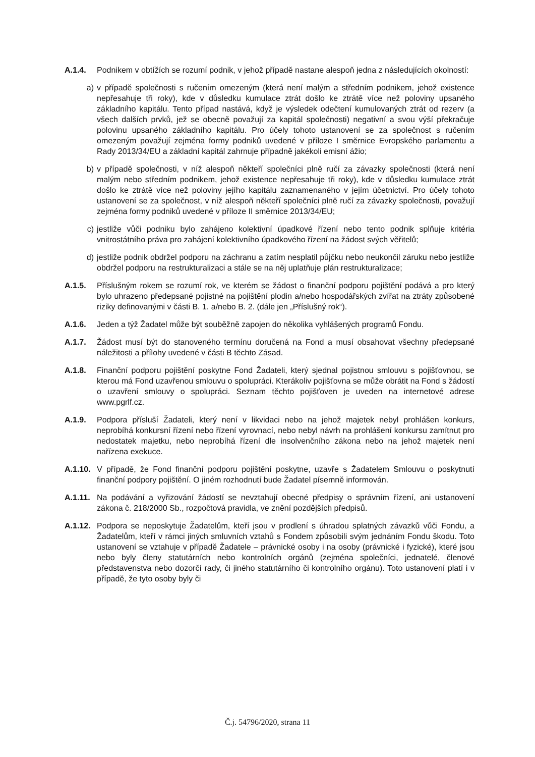A.1.4. Podnikem v obtížích se rozumí podnik, v jehož případě nastane alespoň jedna z následujících okolností:
a) v případě společnosti s ručením omezeným (která není malým a středním podnikem, jehož existence nepřesahuje tři roky), kde v důsledku kumulace ztrát došlo ke ztrátě více než poloviny upsaného základního kapitálu. Tento případ nastává, když je výsledek odečtení kumulovaných ztrát od rezerv (a všech dalších prvků, jež se obecně považují za kapitál společnosti) negativní a svou výší překračuje polovinu upsaného základního kapitálu. Pro účely tohoto ustanovení se za společnost s ručením omezeným považují zejména formy podniků uvedené v příloze I směrnice Evropského parlamentu a Rady 2013/34/EU a základní kapitál zahrnuje případně jakékoli emisní ážio;
b) v případě společnosti, v níž alespoň někteří společníci plně ručí za závazky společnosti (která není malým nebo středním podnikem, jehož existence nepřesahuje tři roky), kde v důsledku kumulace ztrát došlo ke ztrátě více než poloviny jejího kapitálu zaznamenaného v jejím účetnictví. Pro účely tohoto ustanovení se za společnost, v níž alespoň někteří společníci plně ručí za závazky společnosti, považují zejména formy podniků uvedené v příloze II směrnice 2013/34/EU;
c) jestliže vůči podniku bylo zahájeno kolektivní úpadkové řízení nebo tento podnik splňuje kritéria vnitrostátního práva pro zahájení kolektivního úpadkového řízení na žádost svých věřitelů;
d) jestliže podnik obdržel podporu na záchranu a zatím nesplatil půjčku nebo neukončil záruku nebo jestliže obdržel podporu na restrukturalizaci a stále se na něj uplatňuje plán restrukturalizace;
A.1.5. Příslušným rokem se rozumí rok, ve kterém se žádost o finanční podporu pojištění podává a pro který bylo uhrazeno předepsané pojistné na pojištění plodin a/nebo hospodářských zvířat na ztráty způsobené riziky definovanými v části B. 1. a/nebo B. 2. (dále jen „Příslušný rok“).
A.1.6. Jeden a týž Žadatel může být souběžně zapojen do několika vyhlášených programů Fondu.
A.1.7. Žádost musí být do stanoveného termínu doručená na Fond a musí obsahovat všechny předepsané náležitosti a přílohy uvedené v části B těchto Zásad.
A.1.8. Finanční podporu pojištění poskytne Fond Žadateli, který sjednal pojistnou smlouvu s pojišťovnou, se kterou má Fond uzavřenou smlouvu o spolupráci. Kterákoliv pojišťovna se může obrátit na Fond s žádostí o uzavření smlouvy o spolupráci. Seznam těchto pojišťoven je uveden na internetové adrese www.pgrlf.cz.
A.1.9. Podpora přísluší Žadateli, který není v likvidaci nebo na jehož majetek nebyl prohlášen konkurs, neprobíhá konkursní řízení nebo řízení vyrovnací, nebo nebyl návrh na prohlášení konkursu zamítnut pro nedostatek majetku, nebo neprobíhá řízení dle insolvenčního zákona nebo na jehož majetek není nařízena exekuce.
A.1.10.
V případě, že Fond finanční podporu pojištění poskytne, uzavře s Žadatelem Smlouvu o poskytnutí finanční podpory pojištění. O jiném rozhodnutí bude Žadatel písemně informován.
A.1.11.
Na podávání a vyřizování žádostí se nevztahují obecné předpisy o správním řízení, ani ustanovení zákona č. 218/2000 Sb., rozpočtová pravidla, ve znění pozdějších předpisů.
A.1.12.
Podpora se neposkytuje Žadatelům, kteří jsou v prodlení s úhradou splatných závazků vůči Fondu, a Žadatelům, kteří v rámci jiných smluvních vztahů s Fondem způsobili svým jednáním Fondu škodu. Toto ustanovení se vztahuje v případě Žadatele – právnické osoby i na osoby (právnické i fyzické), které jsou nebo byly členy statutárních nebo kontrolních orgánů (zejména společníci, jednatelé, členové představenstva nebo dozorčí rady, či jiného statutárního či kontrolního orgánu). Toto ustanovení platí i v případě, že tyto osoby byly či
Č.j. 54796/2020, strana 11